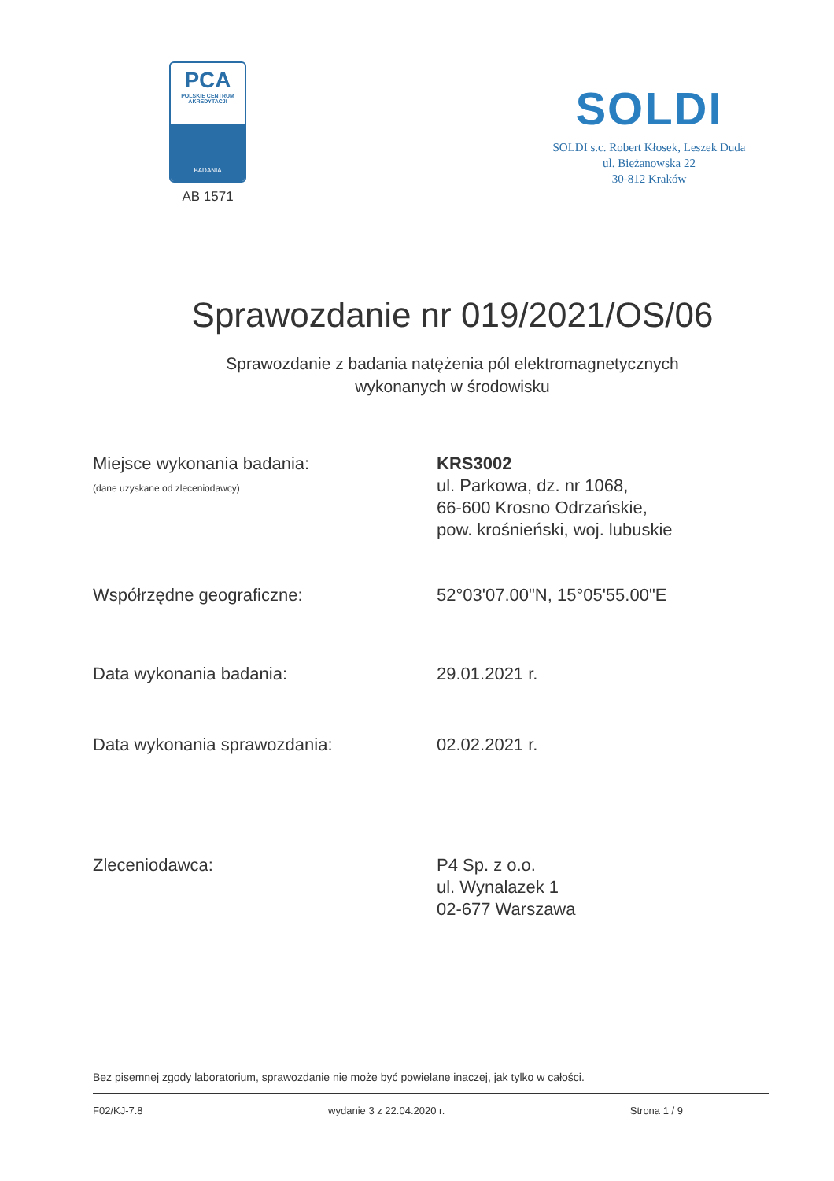PCA
POLSKIE CENTRUM AKREDYTACJI
BADANIA
AB 1571
SOLDI
SOLDI s.c. Robert Kłosek, Leszek Duda
ul. Bieżanowska 22
30-812 Kraków
Sprawozdanie nr 019/2021/OS/06
Sprawozdanie z badania natężenia pól elektromagnetycznych
wykonanych w środowisku
Miejsce wykonania badania:
(dane uzyskane od zleceniodawcy)
KRS3002
ul. Parkowa, dz. nr 1068,
66-600 Krosno Odrzańskie,
pow. krośnieński, woj. lubuskie
Współrzędne geograficzne: 52°03'07.00"N, 15°05'55.00"E
Data wykonania badania: 29.01.2021 r.
Data wykonania sprawozdania: 02.02.2021 r.
Zleceniodawca: P4 Sp. z o.o.
ul. Wynalazek 1
02-677 Warszawa
Bez pisemnej zgody laboratorium, sprawozdanie nie może być powielane inaczej, jak tylko w całości.
F02/KJ-7.8 wydanie 3 z 22.04.2020 r. Strona 1 / 9